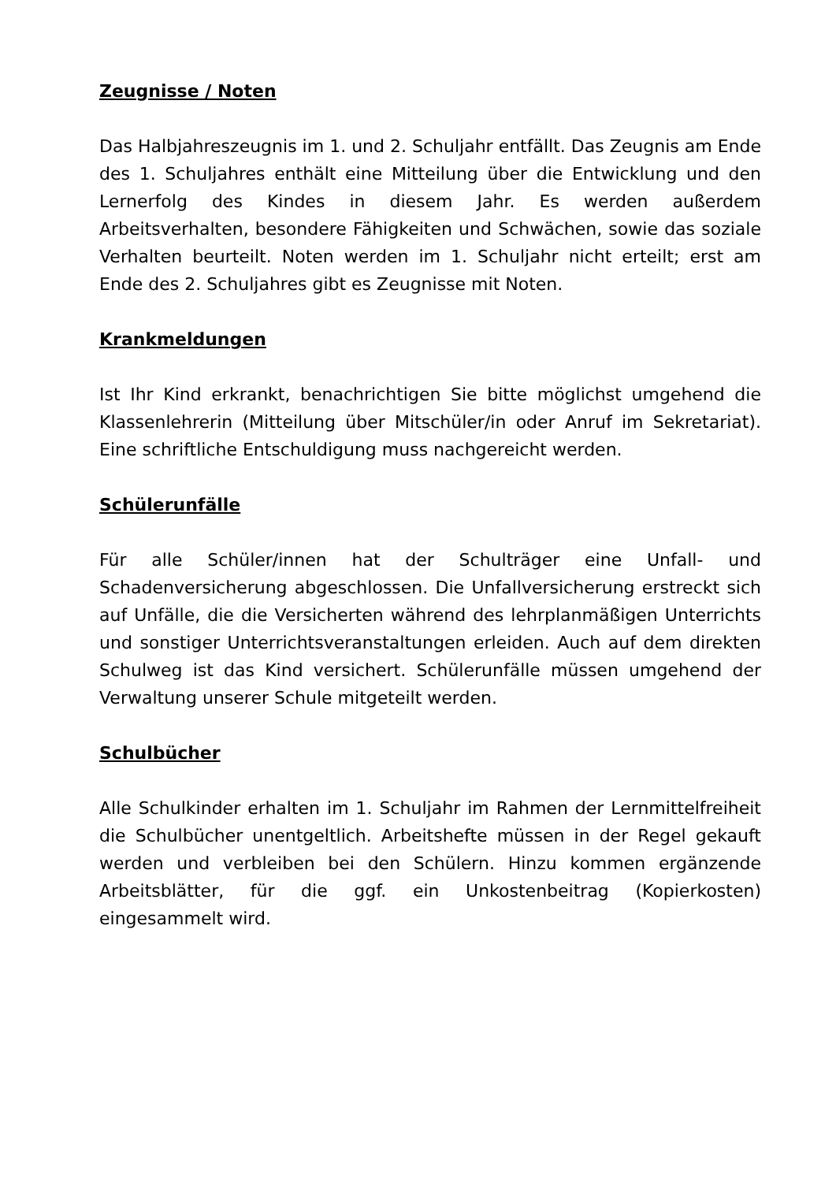Zeugnisse / Noten
Das Halbjahreszeugnis im 1. und 2. Schuljahr entfällt. Das Zeugnis am Ende des 1. Schuljahres enthält eine Mitteilung über die Entwicklung und den Lernerfolg des Kindes in diesem Jahr. Es werden außerdem Arbeitsverhalten, besondere Fähigkeiten und Schwächen, sowie das soziale Verhalten beurteilt. Noten werden im 1. Schuljahr nicht erteilt; erst am Ende des 2. Schuljahres gibt es Zeugnisse mit Noten.
Krankmeldungen
Ist Ihr Kind erkrankt, benachrichtigen Sie bitte möglichst umgehend die Klassenlehrerin (Mitteilung über Mitschüler/in oder Anruf im Sekretariat). Eine schriftliche Entschuldigung muss nachgereicht werden.
Schülerunfälle
Für alle Schüler/innen hat der Schulträger eine Unfall- und Schadenversicherung abgeschlossen. Die Unfallversicherung erstreckt sich auf Unfälle, die die Versicherten während des lehrplanmäßigen Unterrichts und sonstiger Unterrichtsveranstaltungen erleiden. Auch auf dem direkten Schulweg ist das Kind versichert. Schülerunfälle müssen umgehend der Verwaltung unserer Schule mitgeteilt werden.
Schulbücher
Alle Schulkinder erhalten im 1. Schuljahr im Rahmen der Lernmittelfreiheit die Schulbücher unentgeltlich. Arbeitshefte müssen in der Regel gekauft werden und verbleiben bei den Schülern. Hinzu kommen ergänzende Arbeitsblätter, für die ggf. ein Unkostenbeitrag (Kopierkosten) eingesammelt wird.